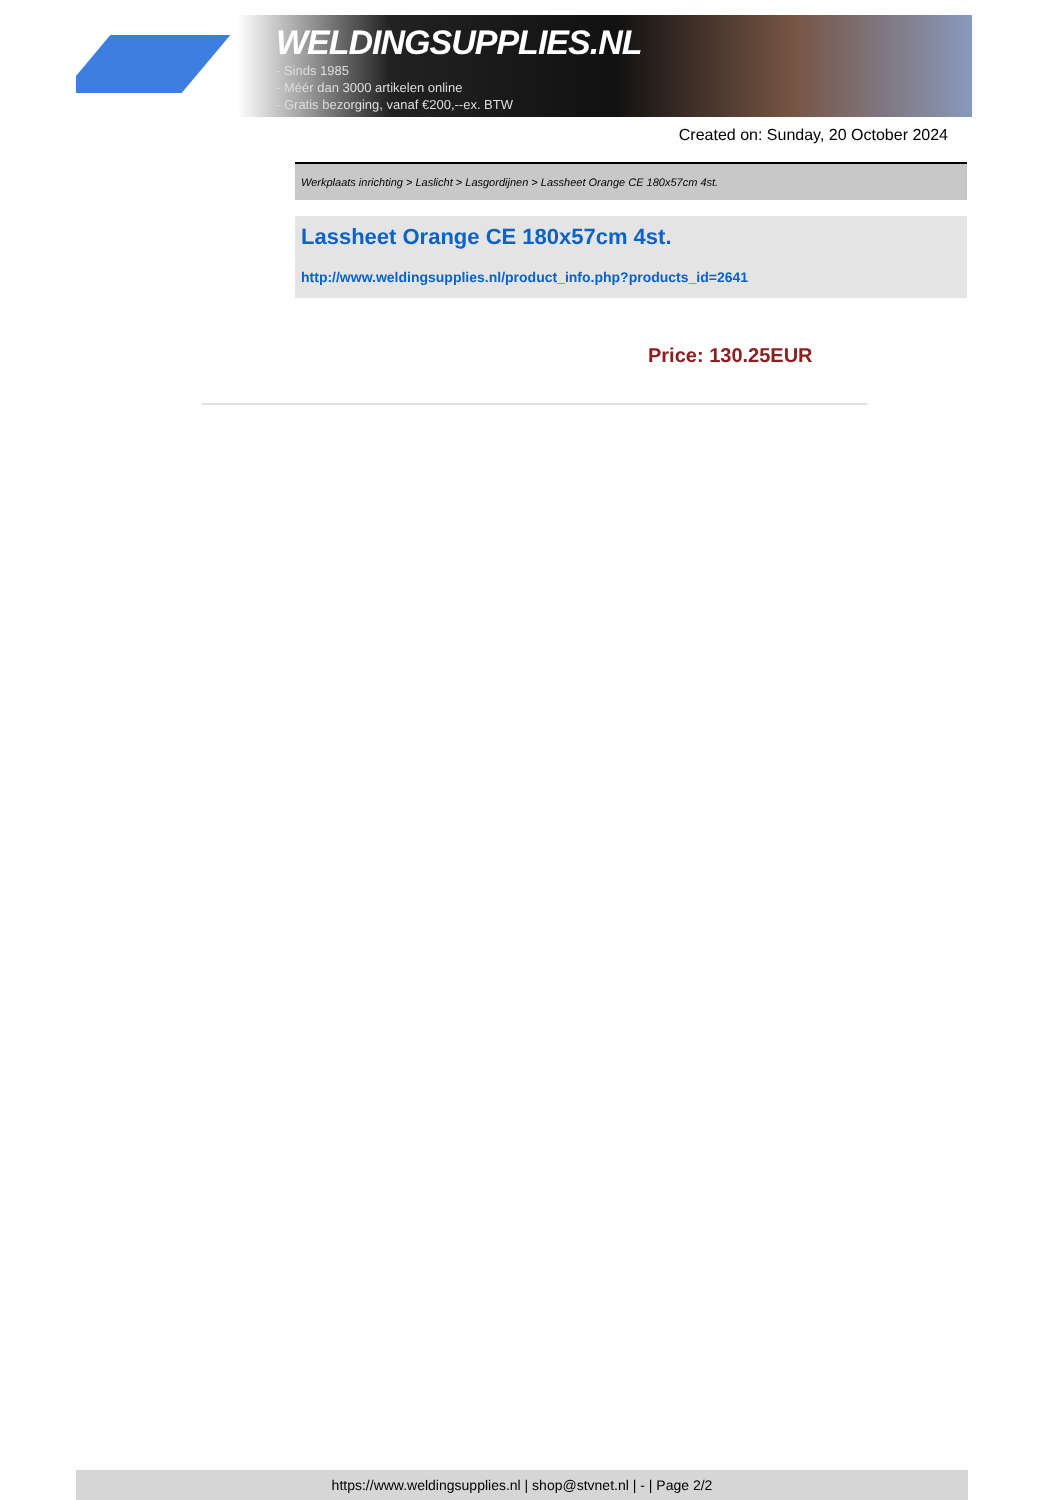WELDINGSUPPLIES.NL
- Sinds 1985
- Méér dan 3000 artikelen online
- Gratis bezorging, vanaf €200,--ex. BTW
Created on: Sunday, 20 October 2024
Werkplaats inrichting > Laslicht > Lasgordijnen > Lassheet Orange CE 180x57cm 4st.
Lassheet Orange CE 180x57cm 4st.
http://www.weldingsupplies.nl/product_info.php?products_id=2641
Price: 130.25EUR
https://www.weldingsupplies.nl | shop@stvnet.nl | - | Page 2/2